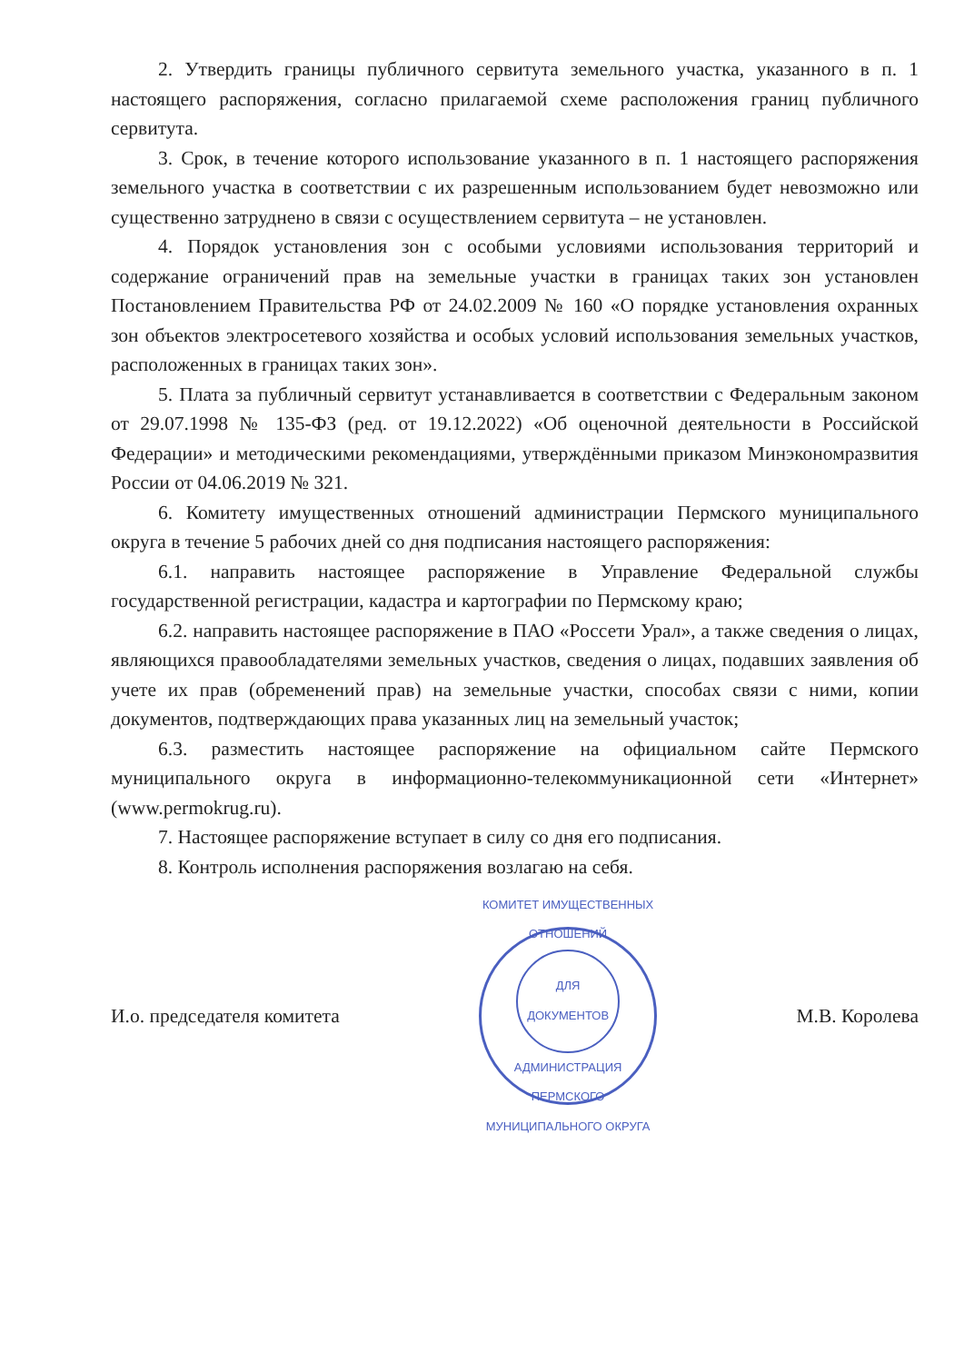2. Утвердить границы публичного сервитута земельного участка, указанного в п. 1 настоящего распоряжения, согласно прилагаемой схеме расположения границ публичного сервитута.
3. Срок, в течение которого использование указанного в п. 1 настоящего распоряжения земельного участка в соответствии с их разрешенным использованием будет невозможно или существенно затруднено в связи с осуществлением сервитута – не установлен.
4. Порядок установления зон с особыми условиями использования территорий и содержание ограничений прав на земельные участки в границах таких зон установлен Постановлением Правительства РФ от 24.02.2009 № 160 «О порядке установления охранных зон объектов электросетевого хозяйства и особых условий использования земельных участков, расположенных в границах таких зон».
5. Плата за публичный сервитут устанавливается в соответствии с Федеральным законом от 29.07.1998 № 135-ФЗ (ред. от 19.12.2022) «Об оценочной деятельности в Российской Федерации» и методическими рекомендациями, утверждёнными приказом Минэкономразвития России от 04.06.2019 № 321.
6. Комитету имущественных отношений администрации Пермского муниципального округа в течение 5 рабочих дней со дня подписания настоящего распоряжения:
6.1. направить настоящее распоряжение в Управление Федеральной службы государственной регистрации, кадастра и картографии по Пермскому краю;
6.2. направить настоящее распоряжение в ПАО «Россети Урал», а также сведения о лицах, являющихся правообладателями земельных участков, сведения о лицах, подавших заявления об учете их прав (обременений прав) на земельные участки, способах связи с ними, копии документов, подтверждающих права указанных лиц на земельный участок;
6.3. разместить настоящее распоряжение на официальном сайте Пермского муниципального округа в информационно-телекоммуникационной сети «Интернет» (www.permokrug.ru).
7. Настоящее распоряжение вступает в силу со дня его подписания.
8. Контроль исполнения распоряжения возлагаю на себя.
И.о. председателя комитета
КОМИТЕТ ИМУЩЕСТВЕННЫХ ОТНОШЕНИЙ
ДЛЯ
ДОКУМЕНТОВ
АДМИНИСТРАЦИЯ ПЕРМСКОГО МУНИЦИПАЛЬНОГО ОКРУГА
М.В. Королева